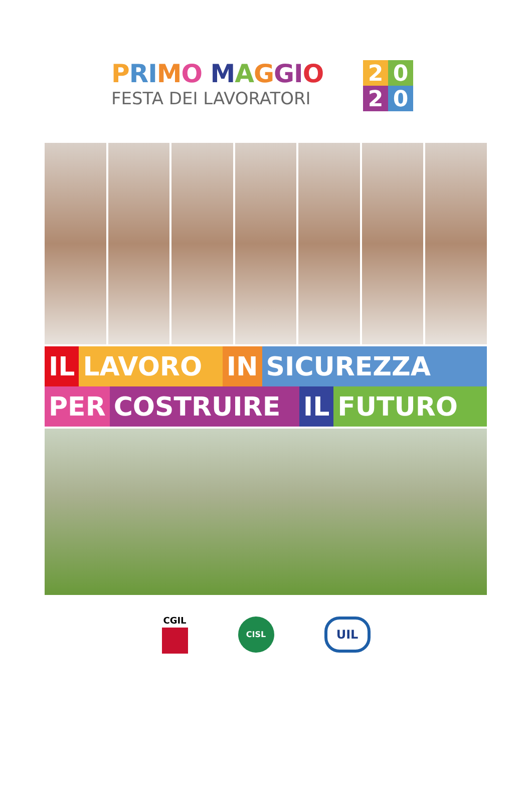PRI MO MAGGI O
FESTA DEI LAVORATORI
2020
IL LAVORO IN SICUREZZA
PER COSTRUIRE IL FUTURO
CGIL
CISL
UIL